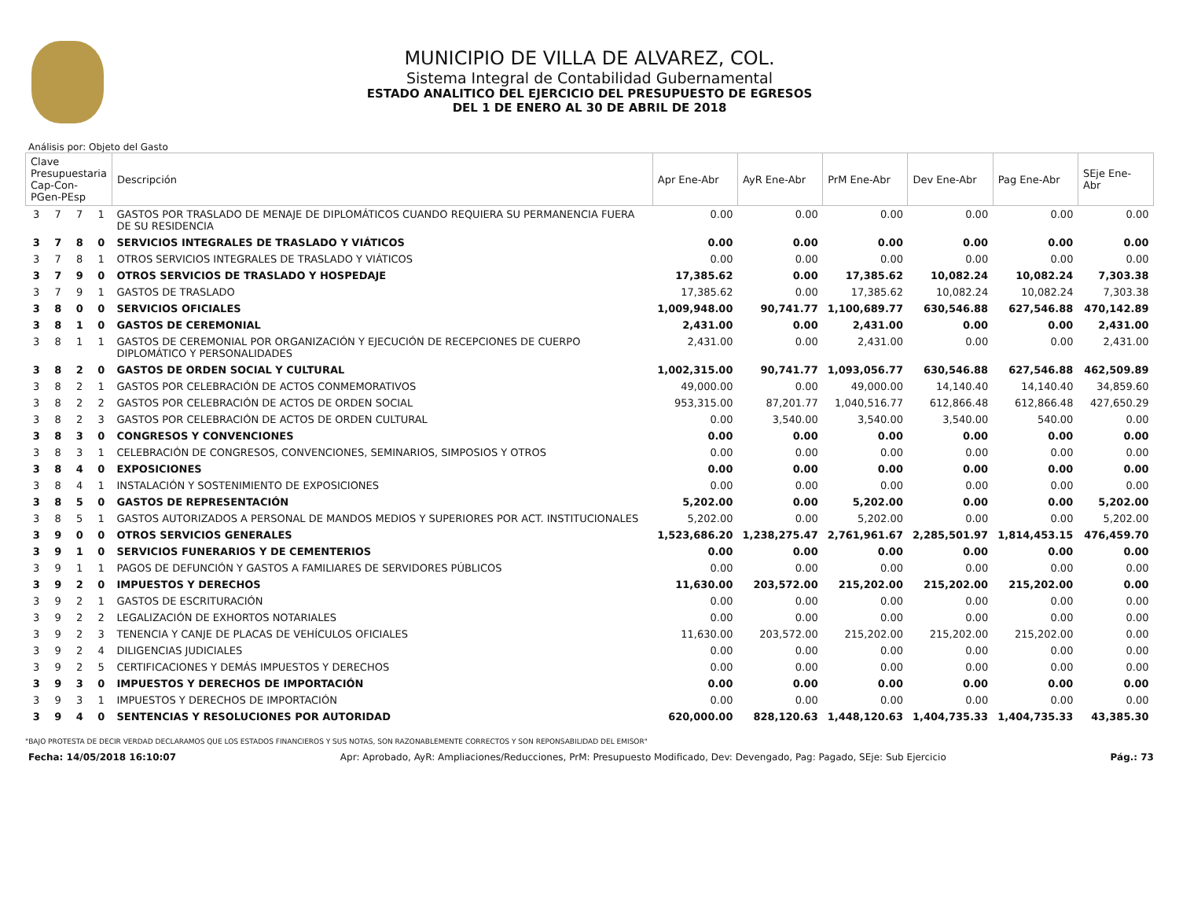MUNICIPIO DE VILLA DE ALVAREZ, COL.
Sistema Integral de Contabilidad Gubernamental
ESTADO ANALITICO DEL EJERCICIO DEL PRESUPUESTO DE EGRESOS
DEL 1 DE ENERO AL 30 DE ABRIL DE 2018
Análisis por: Objeto del Gasto
| Clave Presupuestaria Cap-Con-PGen-PEsp | | | | Descripción | Apr Ene-Abr | AyR Ene-Abr | PrM Ene-Abr | Dev Ene-Abr | Pag Ene-Abr | SEje Ene-Abr |
| --- | --- | --- | --- | --- | --- | --- | --- | --- | --- | --- |
| 3 | 7 | 7 | 1 | GASTOS POR TRASLADO DE MENAJE DE DIPLOMÁTICOS CUANDO REQUIERA SU PERMANENCIA FUERA DE SU RESIDENCIA | 0.00 | 0.00 | 0.00 | 0.00 | 0.00 | 0.00 |
| 3 | 7 | 8 | 0 | SERVICIOS INTEGRALES DE TRASLADO Y VIÁTICOS | 0.00 | 0.00 | 0.00 | 0.00 | 0.00 | 0.00 |
| 3 | 7 | 8 | 1 | OTROS SERVICIOS INTEGRALES DE TRASLADO Y VIÁTICOS | 0.00 | 0.00 | 0.00 | 0.00 | 0.00 | 0.00 |
| 3 | 7 | 9 | 0 | OTROS SERVICIOS DE TRASLADO Y HOSPEDAJE | 17,385.62 | 0.00 | 17,385.62 | 10,082.24 | 10,082.24 | 7,303.38 |
| 3 | 7 | 9 | 1 | GASTOS DE TRASLADO | 17,385.62 | 0.00 | 17,385.62 | 10,082.24 | 10,082.24 | 7,303.38 |
| 3 | 8 | 0 | 0 | SERVICIOS OFICIALES | 1,009,948.00 | 90,741.77 | 1,100,689.77 | 630,546.88 | 627,546.88 | 470,142.89 |
| 3 | 8 | 1 | 0 | GASTOS DE CEREMONIAL | 2,431.00 | 0.00 | 2,431.00 | 0.00 | 0.00 | 2,431.00 |
| 3 | 8 | 1 | 1 | GASTOS DE CEREMONIAL POR ORGANIZACIÓN Y EJECUCIÓN DE RECEPCIONES DE CUERPO DIPLOMÁTICO Y PERSONALIDADES | 2,431.00 | 0.00 | 2,431.00 | 0.00 | 0.00 | 2,431.00 |
| 3 | 8 | 2 | 0 | GASTOS DE ORDEN SOCIAL Y CULTURAL | 1,002,315.00 | 90,741.77 | 1,093,056.77 | 630,546.88 | 627,546.88 | 462,509.89 |
| 3 | 8 | 2 | 1 | GASTOS POR CELEBRACIÓN DE ACTOS CONMEMORATIVOS | 49,000.00 | 0.00 | 49,000.00 | 14,140.40 | 14,140.40 | 34,859.60 |
| 3 | 8 | 2 | 2 | GASTOS POR CELEBRACIÓN DE ACTOS DE ORDEN SOCIAL | 953,315.00 | 87,201.77 | 1,040,516.77 | 612,866.48 | 612,866.48 | 427,650.29 |
| 3 | 8 | 2 | 3 | GASTOS POR CELEBRACIÓN DE ACTOS DE ORDEN CULTURAL | 0.00 | 3,540.00 | 3,540.00 | 3,540.00 | 540.00 | 0.00 |
| 3 | 8 | 3 | 0 | CONGRESOS Y CONVENCIONES | 0.00 | 0.00 | 0.00 | 0.00 | 0.00 | 0.00 |
| 3 | 8 | 3 | 1 | CELEBRACIÓN DE CONGRESOS, CONVENCIONES, SEMINARIOS, SIMPOSIOS Y OTROS | 0.00 | 0.00 | 0.00 | 0.00 | 0.00 | 0.00 |
| 3 | 8 | 4 | 0 | EXPOSICIONES | 0.00 | 0.00 | 0.00 | 0.00 | 0.00 | 0.00 |
| 3 | 8 | 4 | 1 | INSTALACIÓN Y SOSTENIMIENTO DE EXPOSICIONES | 0.00 | 0.00 | 0.00 | 0.00 | 0.00 | 0.00 |
| 3 | 8 | 5 | 0 | GASTOS DE REPRESENTACIÓN | 5,202.00 | 0.00 | 5,202.00 | 0.00 | 0.00 | 5,202.00 |
| 3 | 8 | 5 | 1 | GASTOS AUTORIZADOS A PERSONAL DE MANDOS MEDIOS Y SUPERIORES POR ACT. INSTITUCIONALES | 5,202.00 | 0.00 | 5,202.00 | 0.00 | 0.00 | 5,202.00 |
| 3 | 9 | 0 | 0 | OTROS SERVICIOS GENERALES | 1,523,686.20 | 1,238,275.47 | 2,761,961.67 | 2,285,501.97 | 1,814,453.15 | 476,459.70 |
| 3 | 9 | 1 | 0 | SERVICIOS FUNERARIOS Y DE CEMENTERIOS | 0.00 | 0.00 | 0.00 | 0.00 | 0.00 | 0.00 |
| 3 | 9 | 1 | 1 | PAGOS DE DEFUNCIÓN Y GASTOS A FAMILIARES DE SERVIDORES PÚBLICOS | 0.00 | 0.00 | 0.00 | 0.00 | 0.00 | 0.00 |
| 3 | 9 | 2 | 0 | IMPUESTOS Y DERECHOS | 11,630.00 | 203,572.00 | 215,202.00 | 215,202.00 | 215,202.00 | 0.00 |
| 3 | 9 | 2 | 1 | GASTOS DE ESCRITURACIÓN | 0.00 | 0.00 | 0.00 | 0.00 | 0.00 | 0.00 |
| 3 | 9 | 2 | 2 | LEGALIZACIÓN DE EXHORTOS NOTARIALES | 0.00 | 0.00 | 0.00 | 0.00 | 0.00 | 0.00 |
| 3 | 9 | 2 | 3 | TENENCIA Y CANJE DE PLACAS DE VEHÍCULOS OFICIALES | 11,630.00 | 203,572.00 | 215,202.00 | 215,202.00 | 215,202.00 | 0.00 |
| 3 | 9 | 2 | 4 | DILIGENCIAS JUDICIALES | 0.00 | 0.00 | 0.00 | 0.00 | 0.00 | 0.00 |
| 3 | 9 | 2 | 5 | CERTIFICACIONES Y DEMÁS IMPUESTOS Y DERECHOS | 0.00 | 0.00 | 0.00 | 0.00 | 0.00 | 0.00 |
| 3 | 9 | 3 | 0 | IMPUESTOS Y DERECHOS DE IMPORTACIÓN | 0.00 | 0.00 | 0.00 | 0.00 | 0.00 | 0.00 |
| 3 | 9 | 3 | 1 | IMPUESTOS Y DERECHOS DE IMPORTACIÓN | 0.00 | 0.00 | 0.00 | 0.00 | 0.00 | 0.00 |
| 3 | 9 | 4 | 0 | SENTENCIAS Y RESOLUCIONES POR AUTORIDAD | 620,000.00 | 828,120.63 | 1,448,120.63 | 1,404,735.33 | 1,404,735.33 | 43,385.30 |
"BAJO PROTESTA DE DECIR VERDAD DECLARAMOS QUE LOS ESTADOS FINANCIEROS Y SUS NOTAS, SON RAZONABLEMENTE CORRECTOS Y SON REPONSABILIDAD DEL EMISOR"
Fecha: 14/05/2018 16:10:07 Apr: Aprobado, AyR: Ampliaciones/Reducciones, PrM: Presupuesto Modificado, Dev: Devengado, Pag: Pagado, SEje: Sub Ejercicio Pág.: 73